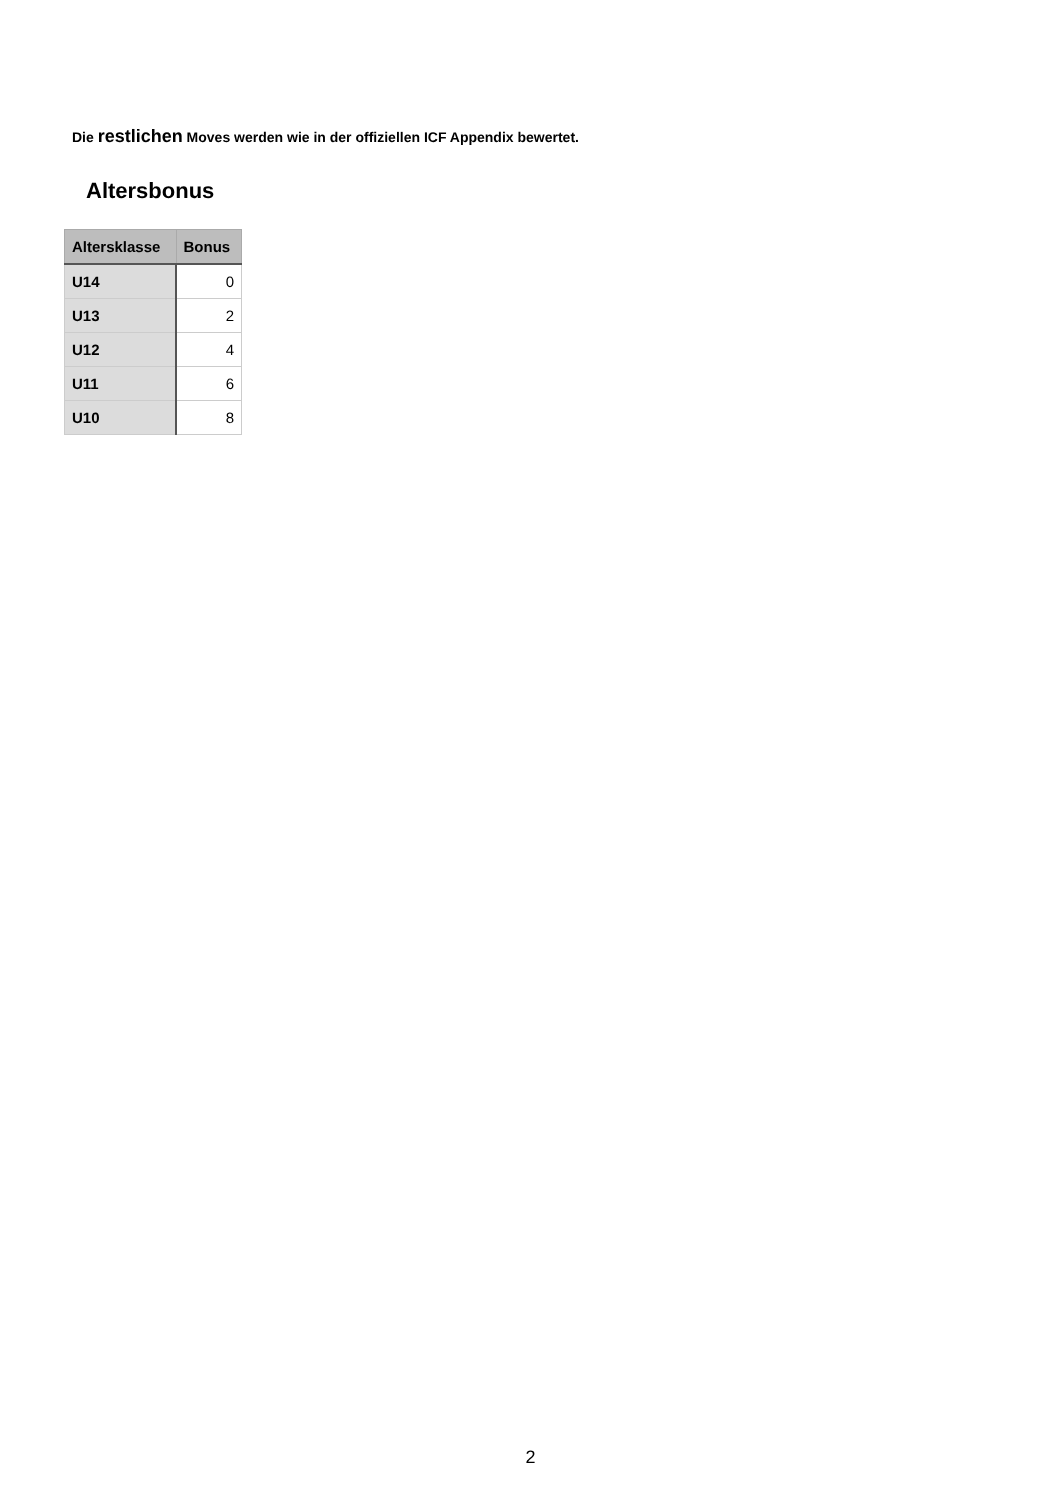Die restlichen Moves werden wie in der offiziellen ICF Appendix bewertet.
Altersbonus
| Altersklasse | Bonus |
| --- | --- |
| U14 | 0 |
| U13 | 2 |
| U12 | 4 |
| U11 | 6 |
| U10 | 8 |
2